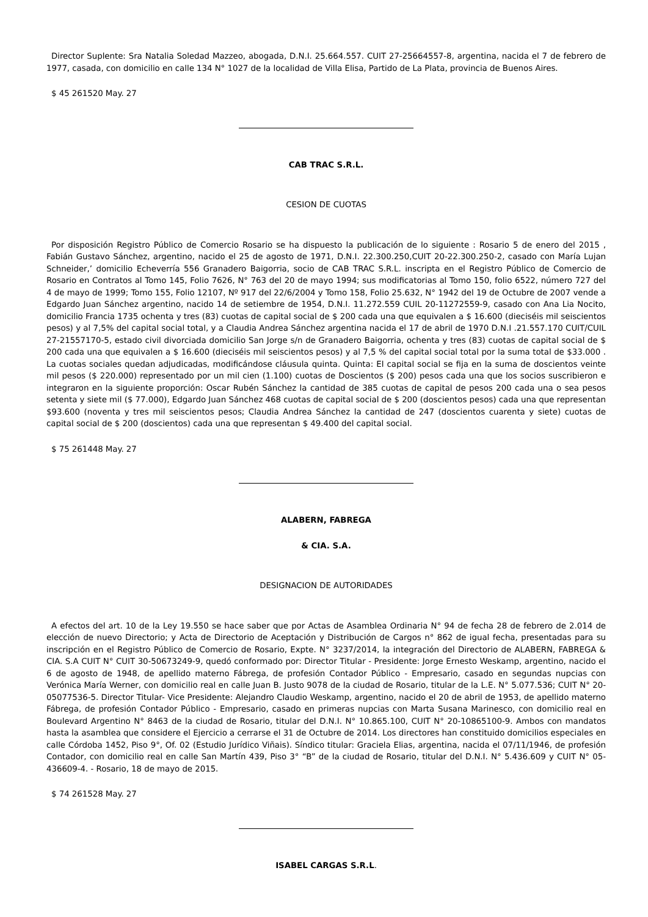Director Suplente: Sra Natalia Soledad Mazzeo, abogada, D.N.I. 25.664.557. CUIT 27-25664557-8, argentina, nacida el 7 de febrero de 1977, casada, con domicilio en calle 134 N° 1027 de la localidad de Villa Elisa, Partido de La Plata, provincia de Buenos Aires.
$ 45 261520 May. 27
CAB TRAC S.R.L.
CESION DE CUOTAS
Por disposición Registro Público de Comercio Rosario se ha dispuesto la publicación de lo siguiente : Rosario 5 de enero del 2015 , Fabián Gustavo Sánchez, argentino, nacido el 25 de agosto de 1971, D.N.I. 22.300.250,CUIT 20-22.300.250-2, casado con María Lujan Schneider,’ domicilio Echeverría 556 Granadero Baigorria, socio de CAB TRAC S.R.L. inscripta en el Registro Público de Comercio de Rosario en Contratos al Tomo 145, Folio 7626, N° 763 del 20 de mayo 1994; sus modificatorias al Tomo 150, folio 6522, número 727 del 4 de mayo de 1999; Tomo 155, Folio 12107, Nº 917 del 22/6/2004 y Tomo 158, Folio 25.632, N° 1942 del 19 de Octubre de 2007 vende a Edgardo Juan Sánchez argentino, nacido 14 de setiembre de 1954, D.N.I. 11.272.559 CUIL 20-11272559-9, casado con Ana Lia Nocito, domicilio Francia 1735 ochenta y tres (83) cuotas de capital social de $ 200 cada una que equivalen a $ 16.600 (dieciséis mil seiscientos pesos) y al 7,5% del capital social total, y a Claudia Andrea Sánchez argentina nacida el 17 de abril de 1970 D.N.I .21.557.170 CUIT/CUIL 27-21557170-5, estado civil divorciada domicilio San Jorge s/n de Granadero Baigorria, ochenta y tres (83) cuotas de capital social de $ 200 cada una que equivalen a $ 16.600 (dieciséis mil seiscientos pesos) y al 7,5 % del capital social total por la suma total de $33.000 . La cuotas sociales quedan adjudicadas, modificándose cláusula quinta. Quinta: El capital social se fija en la suma de doscientos veinte mil pesos ($ 220.000) representado por un mil cien (1.100) cuotas de Doscientos ($ 200) pesos cada una que los socios suscribieron e integraron en la siguiente proporción: Oscar Rubén Sánchez la cantidad de 385 cuotas de capital de pesos 200 cada una o sea pesos setenta y siete mil ($ 77.000), Edgardo Juan Sánchez 468 cuotas de capital social de $ 200 (doscientos pesos) cada una que representan $93.600 (noventa y tres mil seiscientos pesos; Claudia Andrea Sánchez la cantidad de 247 (doscientos cuarenta y siete) cuotas de capital social de $ 200 (doscientos) cada una que representan $ 49.400 del capital social.
$ 75 261448 May. 27
ALABERN, FABREGA
& CIA. S.A.
DESIGNACION DE AUTORIDADES
A efectos del art. 10 de la Ley 19.550 se hace saber que por Actas de Asamblea Ordinaria N° 94 de fecha 28 de febrero de 2.014 de elección de nuevo Directorio; y Acta de Directorio de Aceptación y Distribución de Cargos n° 862 de igual fecha, presentadas para su inscripción en el Registro Público de Comercio de Rosario, Expte. N° 3237/2014, la integración del Directorio de ALABERN, FABREGA & CIA. S.A CUIT N° CUIT 30-50673249-9, quedó conformado por: Director Titular - Presidente: Jorge Ernesto Weskamp, argentino, nacido el 6 de agosto de 1948, de apellido materno Fábrega, de profesión Contador Público - Empresario, casado en segundas nupcias con Verónica María Werner, con domicilio real en calle Juan B. Justo 9078 de la ciudad de Rosario, titular de la L.E. N° 5.077.536; CUIT N° 20-05077536-5. Director Titular- Vice Presidente: Alejandro Claudio Weskamp, argentino, nacido el 20 de abril de 1953, de apellido materno Fábrega, de profesión Contador Público - Empresario, casado en primeras nupcias con Marta Susana Marinesco, con domicilio real en Boulevard Argentino N° 8463 de la ciudad de Rosario, titular del D.N.I. N° 10.865.100, CUIT N° 20-10865100-9. Ambos con mandatos hasta la asamblea que considere el Ejercicio a cerrarse el 31 de Octubre de 2014. Los directores han constituido domicilios especiales en calle Córdoba 1452, Piso 9°, Of. 02 (Estudio Jurídico Viñais). Síndico titular: Graciela Elias, argentina, nacida el 07/11/1946, de profesión Contador, con domicilio real en calle San Martín 439, Piso 3° “B” de la ciudad de Rosario, titular del D.N.I. N° 5.436.609 y CUIT N° 05-436609-4. - Rosario, 18 de mayo de 2015.
$ 74 261528 May. 27
ISABEL CARGAS S.R.L.